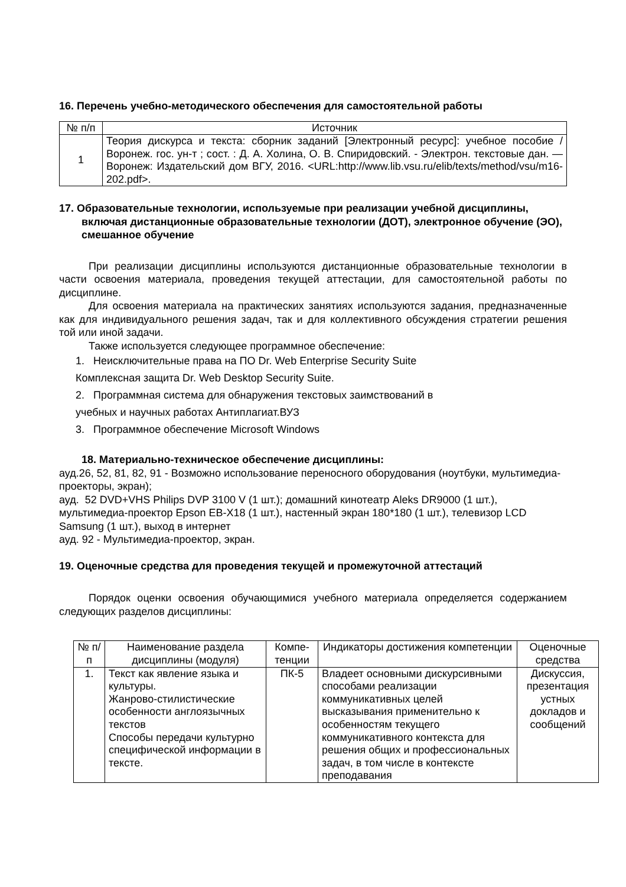16. Перечень учебно-методического обеспечения для самостоятельной работы
| № п/п | Источник |
| --- | --- |
| 1 | Теория дискурса и текста: сборник заданий [Электронный ресурс]: учебное пособие / Воронеж. гос. ун-т ; сост. : Д. А. Холина, О. В. Спиридовский. - Электрон. текстовые дан. — Воронеж: Издательский дом ВГУ, 2016. <URL:http://www.lib.vsu.ru/elib/texts/method/vsu/m16-202.pdf>. |
17. Образовательные технологии, используемые при реализации учебной дисциплины, включая дистанционные образовательные технологии (ДОТ), электронное обучение (ЭО), смешанное обучение
При реализации дисциплины используются дистанционные образовательные технологии в части освоения материала, проведения текущей аттестации, для самостоятельной работы по дисциплине.
Для освоения материала на практических занятиях используются задания, предназначенные как для индивидуального решения задач, так и для коллективного обсуждения стратегии решения той или иной задачи.
Также используется следующее программное обеспечение:
1. Неисключительные права на ПО Dr. Web Enterprise Security Suite
Комплексная защита Dr. Web Desktop Security Suite.
2. Программная система для обнаружения текстовых заимствований в
учебных и научных работах Антиплагиат.ВУЗ
3. Программное обеспечение Microsoft Windows
18. Материально-техническое обеспечение дисциплины:
ауд.26, 52, 81, 82, 91 - Возможно использование переносного оборудования (ноутбуки, мультимедиа-проекторы, экран);
ауд. 52 DVD+VHS Philips DVP 3100 V (1 шт.); домашний кинотеатр Aleks DR9000 (1 шт.), мультимедиа-проектор Epson EB-X18 (1 шт.), настенный экран 180*180 (1 шт.), телевизор LCD Samsung (1 шт.), выход в интернет
ауд. 92 - Мультимедиа-проектор, экран.
19. Оценочные средства для проведения текущей и промежуточной аттестаций
Порядок оценки освоения обучающимися учебного материала определяется содержанием следующих разделов дисциплины:
| № п/п | Наименование раздела дисциплины (модуля) | Компе-тенции | Индикаторы достижения компетенции | Оценочные средства |
| --- | --- | --- | --- | --- |
| 1. | Текст как явление языка и культуры. Жанрово-стилистические особенности англоязычных текстов Способы передачи культурно специфической информации в тексте. | ПК-5 | Владеет основными дискурсивными способами реализации коммуникативных целей высказывания применительно к особенностям текущего коммуникативного контекста для решения общих и профессиональных задач, в том числе в контексте преподавания | Дискуссия, презентация устных докладов и сообщений |